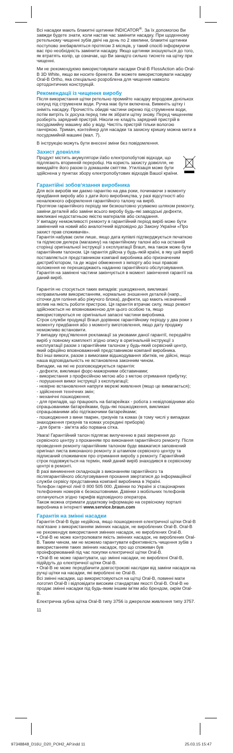Всі насадки мають блакитні щетинки INDICATOR<sup>®</sup>. За їх допомогою Ви завжди будете знати, коли настав час замінити насадку. При щоденному ретельному чищенні зубів двічі на день по 2 хвилини, блакитні щетинки поступово знебарвляться протягом 3 місяців, у такий спосіб інформуючи вас про необхідність замінити насадку. Якщо щетинки зношуються до того, як втратять колір, це означає, що Ви занадто сильно тиснете на щітку при чищенні.
Ми не рекомендуємо використовувати насадки Oral-B FlossAction або Oral-B 3D White, якщо ви носите брекети. Ви можете використовувати насадку Oral-B Ortho, яка спеціально розроблена для чищення навколо ортодонтичних конструкцій.
Рекомендації із чищення виробу
Після використання щітки ретельно промийте насадку впродовж декількох секунд під струменем води. Ручка має бути включена. Вимкніть щітку і зніміть насадку. Прочистіть обидві частини окремо під струменем води, потім витріть їх досуха перед тим як зібрати щітку знову. Перед чищенням розберіть зарядний пристрій. Ніколи не кладіть зарядний пристрій в посудомийну машину або у воду. Чистіть пристрій тільки вологою ганчіркою. Тримач, контейнер для насадки та захисну кришку можна мити в посудомийній машині (мал. 7).
В інструкцію можуть бути внесені зміни без повідомлення.
Захист довкілля
Продукт містить акумулятори і/або електропобутові відходи, що підлягають вторинній переробці. На користь захисту довкілля, не викидайте його разом із домашнім сміттям. Утилізація може бути здійснена у пунктах збору електропобутових відходів Вашої країни.
Гарантійні зобов‘язання виробника
Для всіх виробів ми даємо гарантію на два роки, починаючи з моменту придбання виробу або з дати його виробництва, у разі відсутності або неналежного оформлення гарантійного талону на виріб.
Протягом гарантійного періоду ми безкоштовно усуваємо шляхом ремонту, заміни деталей або заміни всього виробу будь-які заводські дефекти, викликані недостатньою якістю матеріалів або складання.
У випадку неможливості ремонту в гарантійний період виріб може бути замінений на новий або аналогічний відповідно до Закону України «Про захист прав споживачів».
Гарантія набуває сили лише, якщо дата купівлі підтверджується печаткою та підписом дилера (магазину) на гарантійному талоні або на останній сторінці оригінальної інструкції з експлуатації Braun, яка також може бути гарантійним талоном. Ця гарантія дійсна у будь-якій країні, в яку цей виріб поставляється представником компанії виробника або призначеним дистриб’ютором, та де жодні обмеження з імпорту або інші правові положення не перешкоджають наданню гарантійного обслуговування.
Гарантія на замінені частини закінчується в момент закінчення гарантії на даний виріб.
Гарантія не стосується таких випадків: ушкодження, викликані неправильним використанням, нормальне зношення деталей (напр., сіточки для гоління або ріжучого блока), дефекти, що мають незначний вплив на якість роботи пристрою. Ця гарантія втрачає силу, якщо ремонт здійснюється не вповноваженою для цього особою та, якщо використовуються не оригінальні запасні частини виробника.
Строк служби продукції Braun дорівнює гарантійному періоду у два роки з моменту придбання або з моменту виготовлення, якщо дату продажу неможливо встановити.
У випадку пред’явлення рекламації за умовами даної гарантії, передайте виріб у повному комплекті згідно опису в оригінальній інструкції з експлуатації разом з гарантійним талоном у будь-який сервісний центр, який офіційно вповноважений представником компанії виробника.
Всі інші вимоги, разом з вимогами відшкодування збитків, не дійсні, якщо наша відповідальність не встановлена законним чином.
Випадки, на які не розповсюджується гарантія:
- дефекти, викликані форс-мажорними обставинами;
- використання з професійною метою або з метою отримання прибутку;
- порушення вимог інструкції з експлуатації;
- невірне встановлення напруги мережі живлення (якщо це вимагається);
- здійснення технічних змін;
- механічні пошкодження;
- для приладів, що працюють на батарейках - робота з невідповідними або спрацьованими батарейками, будь-які пошкодження, викликані спрацьованими або підтікаючими батарейками;
- пошкодження з вини тварин, гризунів та комах (в тому числі у випадках знаходження гризунів та комах усередині приборів)
- для бритв - зім‘ята або порвана сітка.
Увага! Гарантійний талон підлягає вилученню в разі звернення до сервісного центру з проханням про виконання гарантійного ремонту. Після проведення ремонту гарантійним талоном буде вважатися заповнений оригінал листа виконаного ремонту зі штампом сервісного центру та підписаний споживачем про отримання виробу з ремонту. Гарантійний строк подовжується на термін, який даний виріб знаходився в сервісному центрі в ремонті.
В разі виникнення складнощів з виконанням гарантійного та післягарантійного обслуговування прохання звертатися до інформаційної служби сервісу представника компанії виробника в Україні.
Телефон гарячої лінії 0 800 505 000. Дзвінки по Україні зі стаціонарних телефонних номерів є безкоштовними. Дзвінки з мобільних телефонів оплачуються згідно тарифів відповідного оператора.
Також можна отримати додаткову інформацію на сервісному порталі виробника в інтернеті www.service.braun.com
Гарантія на змінні насадки
Гарантія Oral-B буде недійсна, якщо пошкодження електричної щітки Oral-B пов’язане з використанням змінних насадок, не вироблених Oral-B. Oral-B не рекомендує використання змінних насадок, не вироблених Oral-B.
• Oral-B не може контролювати якість змінних насадок, не вироблених Oral-B. Таким чином, ми не можемо гарантувати ефективність чищення зубів з використанням таких змінних насадок, про що споживач був проінформований під час покупки електричної щітки Oral-B.
• Oral-B не може гарантувати, що змінні насадки, не вироблені Oral-B, підійдуть до електричної щітки Oral-B.
• Oral-B не може передбачити довгострокові наслідки від заміни насадок на ручці щітки на насадки, які вироблені не Oral-B.
Всі змінні насадки, що використовуються на щітці Oral-B, повинні мати логотип Oral-B і відповідати високим стандартам якості Oral-B. Oral-B не продає змінні насадки під будь-яким іншим ім’ям або брендом, окрім Oral-B.
Електрична зубна щітка Oral-B типу 3756 із джерелом живлення типу 3757.
11
97348848_D16U_D20_POH2_AP.indd 11
25.03.15 15:47